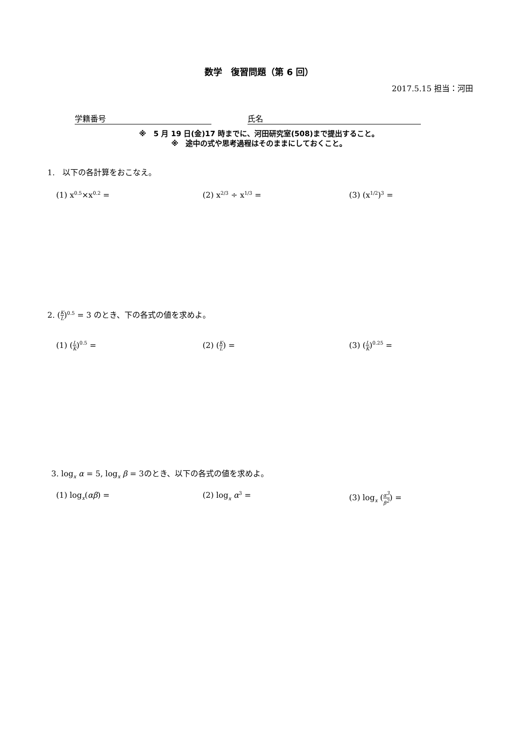数学　復習問題（第 6 回）
2017.5.15 担当：河田
学籍番号 氏名
※　5 月 19 日(金)17 時までに、河田研究室(508)まで提出すること。
※　途中の式や思考過程はそのままにしておくこと。
1.　以下の各計算をおこなえ。
(1) x<sup>0.5</sup>×x<sup>0.2</sup> = (2) x<sup>2/3</sup> ÷ x<sup>1/3</sup> = (3) (x<sup>1/2</sup>)<sup>3</sup> =
2. (K L)<sup>0.5</sup> = 3 のとき、下の各式の値を求めよ。
(1) (L K)<sup>0.5</sup> = (2) (K L) = (3) (L K)<sup>0.25</sup> =
3. log<sub>x</sub> α = 5, log<sub>x</sub> β = 3のとき、以下の各式の値を求めよ。
(1) log<sub>x</sub>(αβ) = (2) log<sub>x</sub> α<sup>3</sup> = (3) log<sub>x</sub> (α<sup>3</sup> β<sup>2</sup>) =